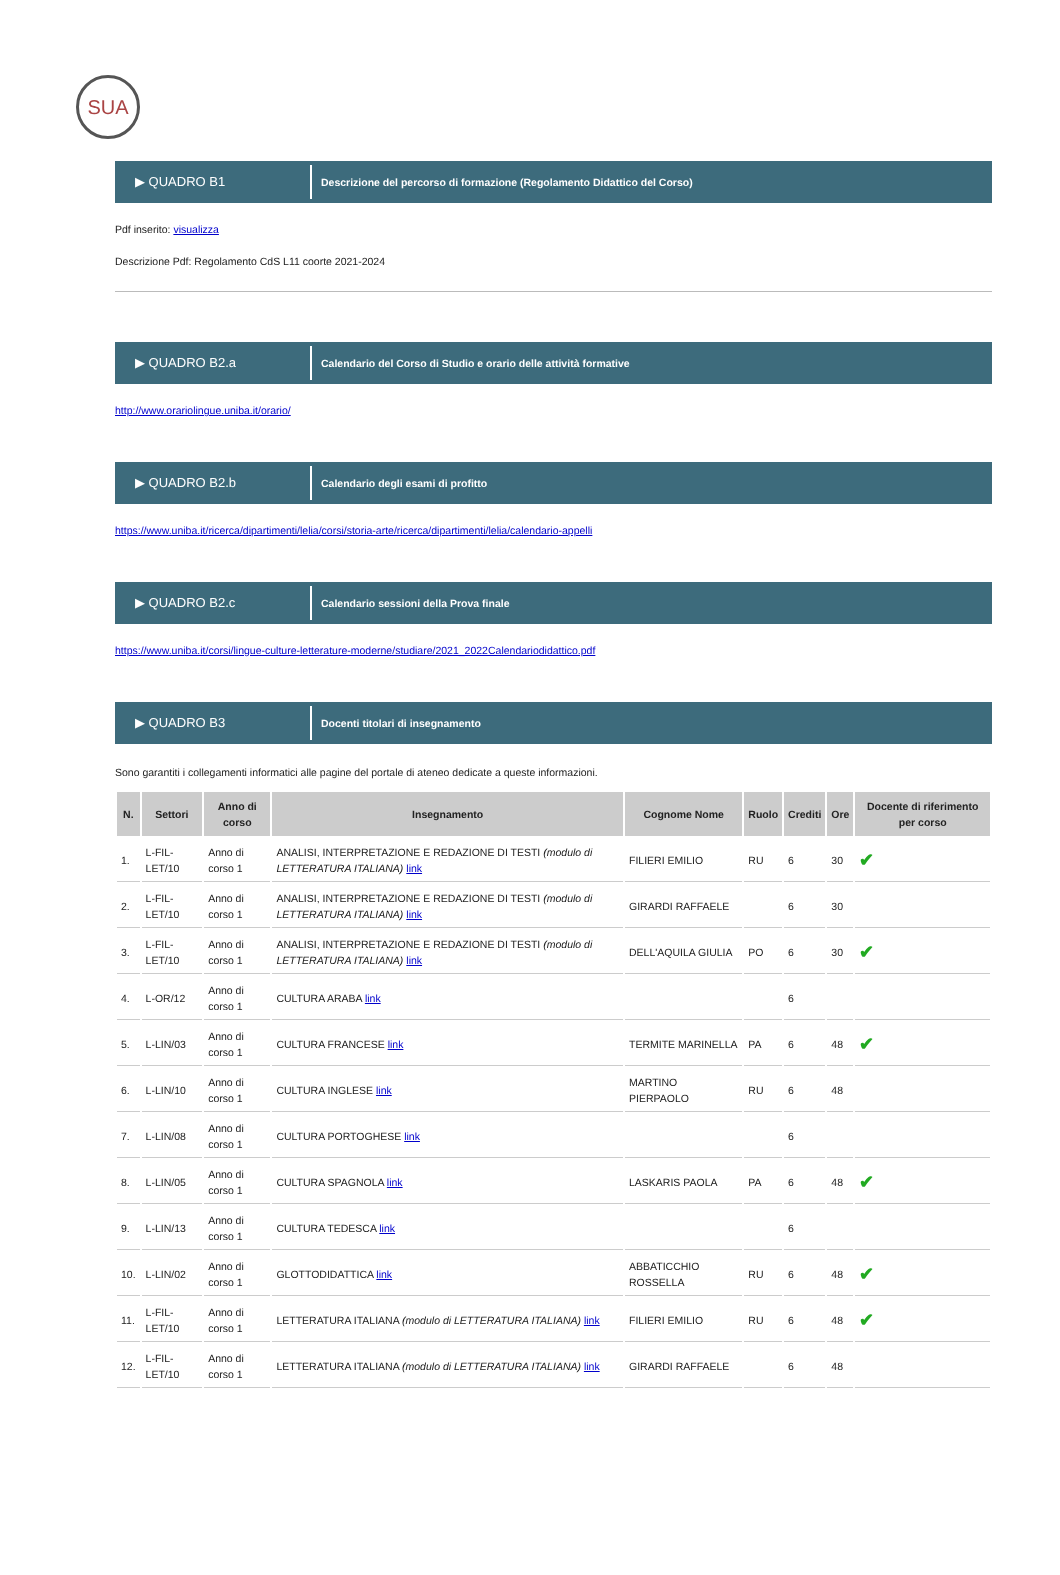SUA
▶ QUADRO B1 Descrizione del percorso di formazione (Regolamento Didattico del Corso)
Pdf inserito: visualizza
Descrizione Pdf: Regolamento CdS L11 coorte 2021-2024
▶ QUADRO B2.a Calendario del Corso di Studio e orario delle attività formative
http://www.orariolingue.uniba.it/orario/
▶ QUADRO B2.b Calendario degli esami di profitto
https://www.uniba.it/ricerca/dipartimenti/lelia/corsi/storia-arte/ricerca/dipartimenti/lelia/calendario-appelli
▶ QUADRO B2.c Calendario sessioni della Prova finale
https://www.uniba.it/corsi/lingue-culture-letterature-moderne/studiare/2021_2022Calendariodidattico.pdf
▶ QUADRO B3 Docenti titolari di insegnamento
Sono garantiti i collegamenti informatici alle pagine del portale di ateneo dedicate a queste informazioni.
| N. | Settori | Anno di corso | Insegnamento | Cognome Nome | Ruolo | Crediti | Ore | Docente di riferimento per corso |
| --- | --- | --- | --- | --- | --- | --- | --- | --- |
| 1. | L-FIL-LET/10 | Anno di corso 1 | ANALISI, INTERPRETAZIONE E REDAZIONE DI TESTI (modulo di LETTERATURA ITALIANA) link | FILIERI EMILIO | RU | 6 | 30 | ✔ |
| 2. | L-FIL-LET/10 | Anno di corso 1 | ANALISI, INTERPRETAZIONE E REDAZIONE DI TESTI (modulo di LETTERATURA ITALIANA) link | GIRARDI RAFFAELE | | 6 | 30 | |
| 3. | L-FIL-LET/10 | Anno di corso 1 | ANALISI, INTERPRETAZIONE E REDAZIONE DI TESTI (modulo di LETTERATURA ITALIANA) link | DELL'AQUILA GIULIA | PO | 6 | 30 | ✔ |
| 4. | L-OR/12 | Anno di corso 1 | CULTURA ARABA link | | | 6 | | |
| 5. | L-LIN/03 | Anno di corso 1 | CULTURA FRANCESE link | TERMITE MARINELLA | PA | 6 | 48 | ✔ |
| 6. | L-LIN/10 | Anno di corso 1 | CULTURA INGLESE link | MARTINO PIERPAOLO | RU | 6 | 48 | |
| 7. | L-LIN/08 | Anno di corso 1 | CULTURA PORTOGHESE link | | | 6 | | |
| 8. | L-LIN/05 | Anno di corso 1 | CULTURA SPAGNOLA link | LASKARIS PAOLA | PA | 6 | 48 | ✔ |
| 9. | L-LIN/13 | Anno di corso 1 | CULTURA TEDESCA link | | | 6 | | |
| 10. | L-LIN/02 | Anno di corso 1 | GLOTTODIDATTICA link | ABBATICCHIO ROSSELLA | RU | 6 | 48 | ✔ |
| 11. | L-FIL-LET/10 | Anno di corso 1 | LETTERATURA ITALIANA (modulo di LETTERATURA ITALIANA) link | FILIERI EMILIO | RU | 6 | 48 | ✔ |
| 12. | L-FIL-LET/10 | Anno di corso 1 | LETTERATURA ITALIANA (modulo di LETTERATURA ITALIANA) link | GIRARDI RAFFAELE | | 6 | 48 | |